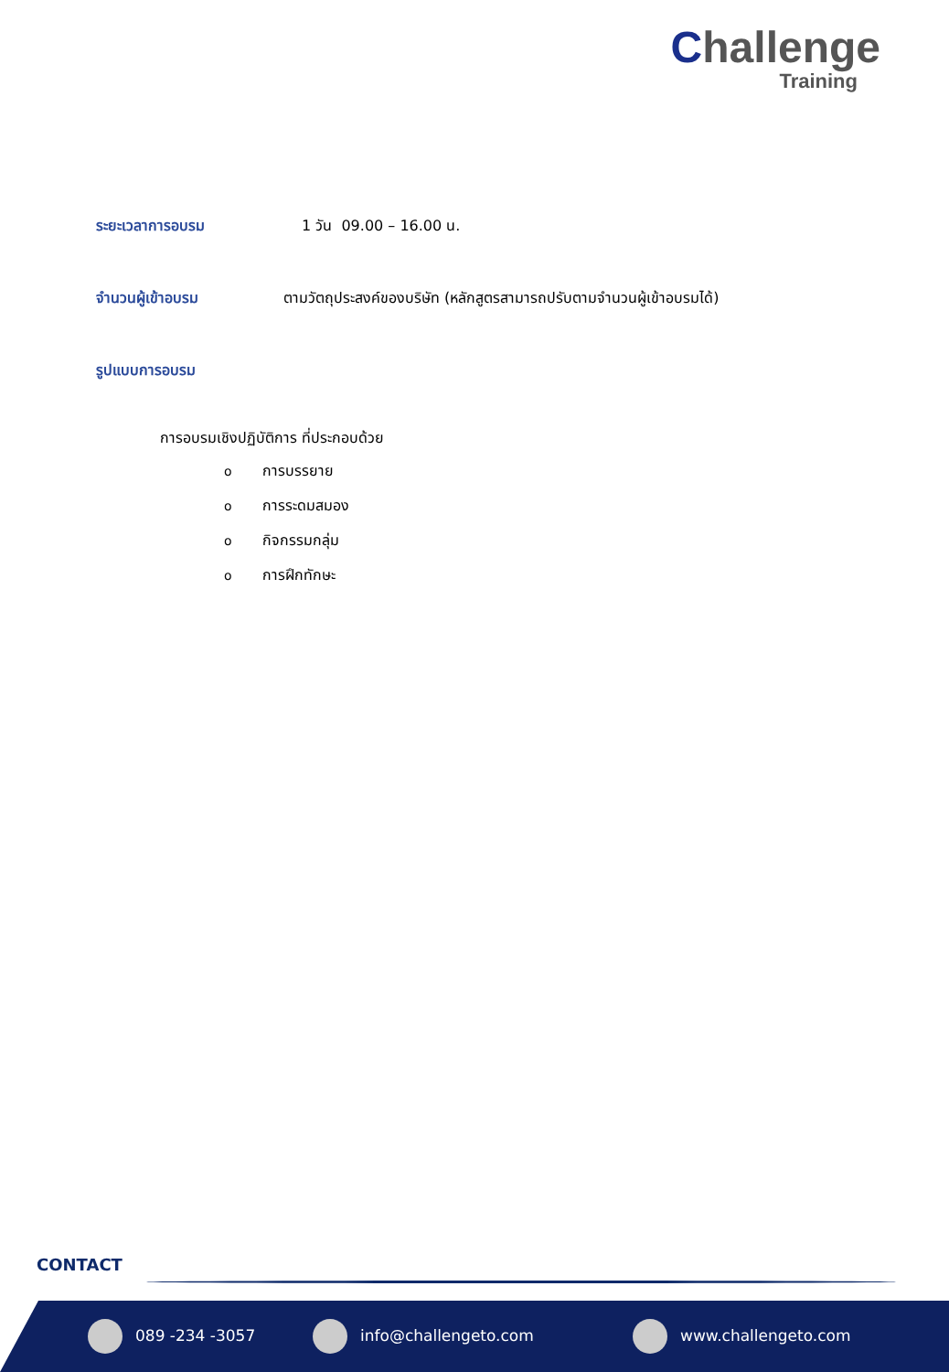Challenge
Training
ระยะเวลาการอบรม 1 วัน 09.00 – 16.00 น.
จำนวนผู้เข้าอบรม ตามวัตถุประสงค์ของบริษัท (หลักสูตรสามารถปรับตามจำนวนผู้เข้าอบรมได้)
รูปแบบการอบรม
การอบรมเชิงปฏิบัติการ ที่ประกอบด้วย
oการบรรยาย
oการระดมสมอง
oกิจกรรมกลุ่ม
oการฝึกทักษะ
CONTACT
089 -234 -3057 info@challengeto.com www.challengeto.com